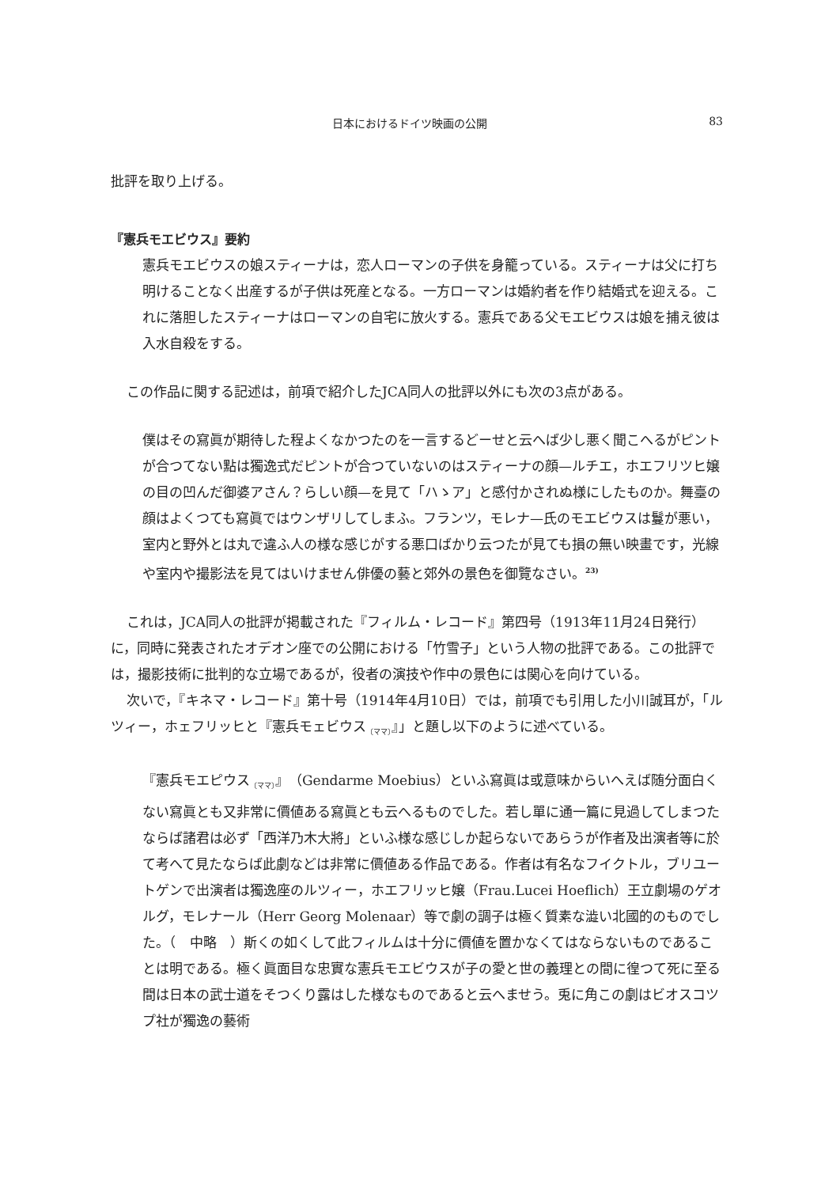日本におけるドイツ映画の公開 83
批評を取り上げる。
『憲兵モエビウス』要約
憲兵モエビウスの娘スティーナは，恋人ローマンの子供を身籠っている。スティーナは父に打ち明けることなく出産するが子供は死産となる。一方ローマンは婚約者を作り結婚式を迎える。これに落胆したスティーナはローマンの自宅に放火する。憲兵である父モエビウスは娘を捕え彼は入水自殺をする。
この作品に関する記述は，前項で紹介したJCA同人の批評以外にも次の3点がある。
僕はその寫眞が期待した程よくなかつたのを一言するどーせと云へば少し悪く聞こへるがピントが合つてない點は獨逸式だピントが合つていないのはスティーナの顔—ルチエ，ホエフリツヒ嬢の目の凹んだ御婆アさん？らしい顔—を見て「ハゝア」と感付かされぬ様にしたものか。舞臺の顔はよくつても寫眞ではウンザリしてしまふ。フランツ，モレナ—氏のモエビウスは鬘が悪い，室内と野外とは丸で違ふ人の様な感じがする悪口ばかり云つたが見ても損の無い映畫です，光線や室内や撮影法を見てはいけません俳優の藝と郊外の景色を御覽なさい。<sup>23)</sup>
これは，JCA同人の批評が掲載された『フィルム・レコード』第四号（1913年11月24日発行）に，同時に発表されたオデオン座での公開における「竹雪子」という人物の批評である。この批評では，撮影技術に批判的な立場であるが，役者の演技や作中の景色には関心を向けている。
次いで，『キネマ・レコード』第十号（1914年4月10日）では，前項でも引用した小川誠耳が，「ルツィー，ホェフリッヒと『憲兵モェビウス<sub>〔ママ〕</sub>』」と題し以下のように述べている。
『憲兵モエピウス<sub>〔ママ〕</sub>』（Gendarme Moebius）といふ寫眞は或意味からいへえば随分面白くない寫眞とも又非常に價値ある寫眞とも云へるものでした。若し單に通一篇に見過してしまつたならば諸君は必ず「西洋乃木大將」といふ様な感じしか起らないであらうが作者及出演者等に於て考へて見たならば此劇などは非常に價値ある作品である。作者は有名なフイクトル，ブリユートゲンで出演者は獨逸座のルツィー，ホエフリッヒ嬢（Frau.Lucei Hoeflich）王立劇場のゲオルグ，モレナール（Herr Georg Molenaar）等で劇の調子は極く質素な澁い北國的のものでした。（　中略　）斯くの如くして此フィルムは十分に價値を置かなくてはならないものであることは明である。極く眞面目な忠實な憲兵モエビウスが子の愛と世の義理との間に徨つて死に至る間は日本の武士道をそつくり露はした様なものであると云へませう。兎に角この劇はビオスコツプ社が獨逸の藝術